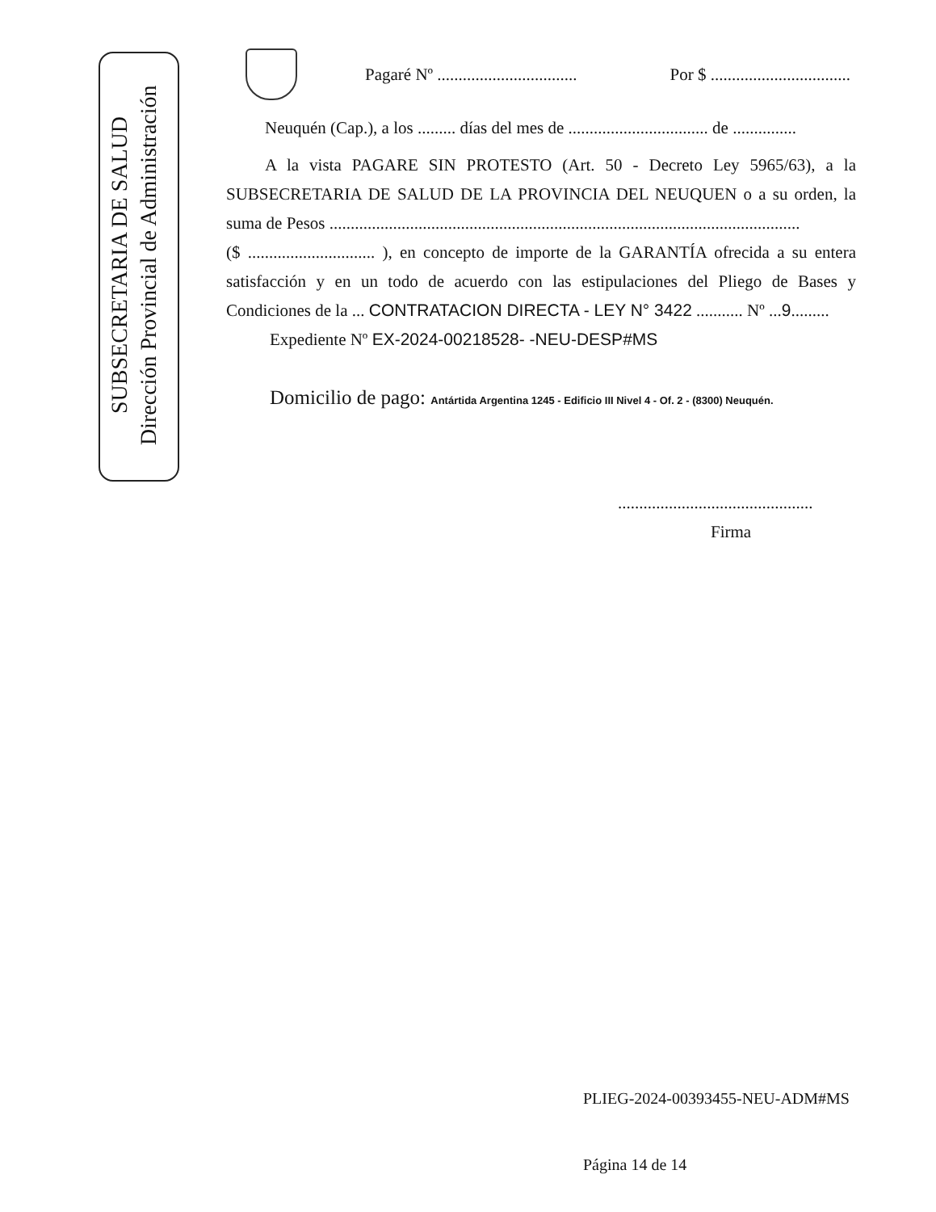SUBSECRETARIA DE SALUD
Dirección Provincial de Administración
Pagaré Nº ................................. Por $ .................................
Neuquén (Cap.), a los ......... días del mes de ................................. de ...............
A la vista PAGARE SIN PROTESTO (Art. 50 - Decreto Ley 5965/63), a la SUBSECRETARIA DE SALUD DE LA PROVINCIA DEL NEUQUEN o a su orden, la suma de Pesos ...............................................................................................................
($ .............................. ), en concepto de importe de la GARANTÍA ofrecida a su entera satisfacción y en un todo de acuerdo con las estipulaciones del Pliego de Bases y Condiciones de la ... CONTRATACION DIRECTA - LEY N° 3422 ........... Nº ...9.........
Expediente Nº EX-2024-00218528- -NEU-DESP#MS
Domicilio de pago: Antártida Argentina 1245 - Edificio III Nivel 4 - Of. 2 - (8300) Neuquén.
..............................................
Firma
PLIEG-2024-00393455-NEU-ADM#MS
Página 14 de 14